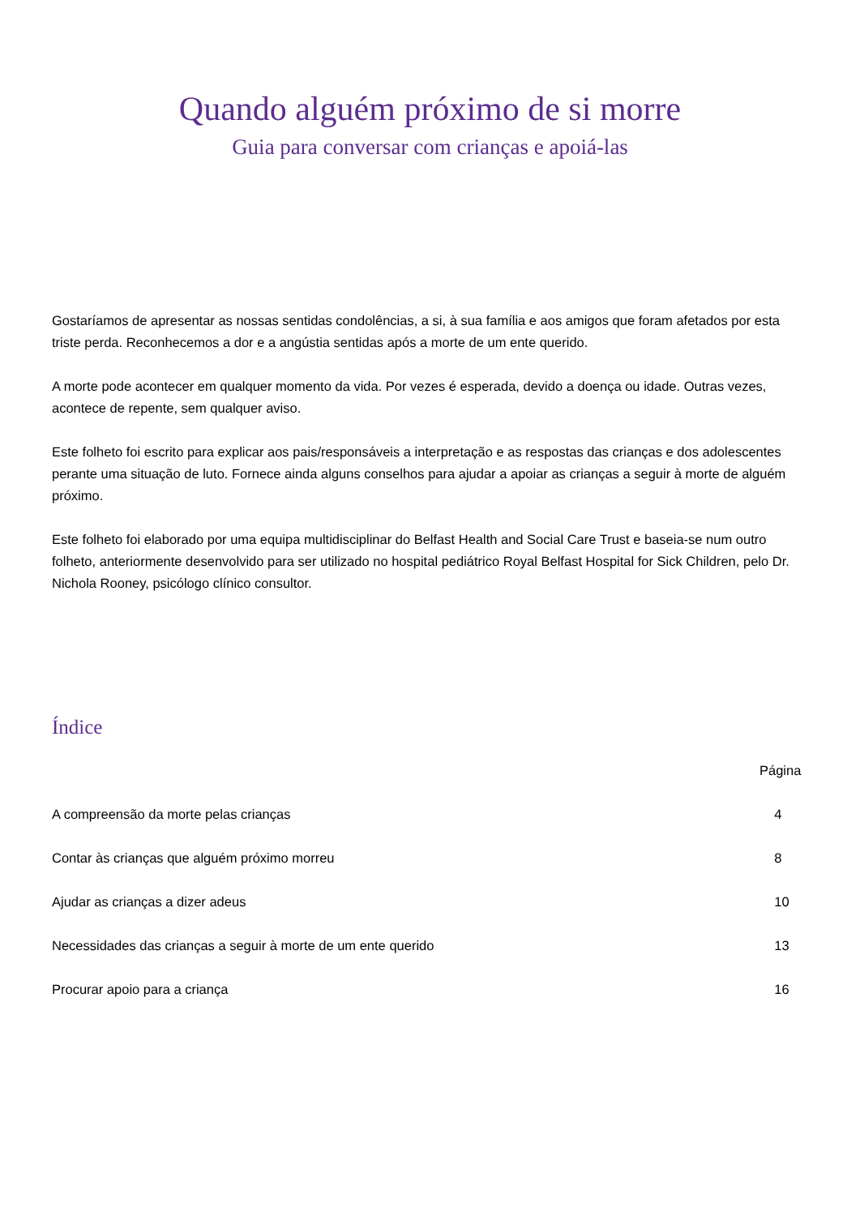Quando alguém próximo de si morre
Guia para conversar com crianças e apoiá-las
Gostaríamos de apresentar as nossas sentidas condolências, a si, à sua família e aos amigos que foram afetados por esta triste perda. Reconhecemos a dor e a angústia sentidas após a morte de um ente querido.
A morte pode acontecer em qualquer momento da vida. Por vezes é esperada, devido a doença ou idade. Outras vezes, acontece de repente, sem qualquer aviso.
Este folheto foi escrito para explicar aos pais/responsáveis a interpretação e as respostas das crianças e dos adolescentes perante uma situação de luto. Fornece ainda alguns conselhos para ajudar a apoiar as crianças a seguir à morte de alguém próximo.
Este folheto foi elaborado por uma equipa multidisciplinar do Belfast Health and Social Care Trust e baseia-se num outro folheto, anteriormente desenvolvido para ser utilizado no hospital pediátrico Royal Belfast Hospital for Sick Children, pelo Dr. Nichola Rooney, psicólogo clínico consultor.
Índice
| | Página |
| --- | --- |
| A compreensão da morte pelas crianças | 4 |
| Contar às crianças que alguém próximo morreu | 8 |
| Ajudar as crianças a dizer adeus | 10 |
| Necessidades das crianças a seguir à morte de um ente querido | 13 |
| Procurar apoio para a criança | 16 |